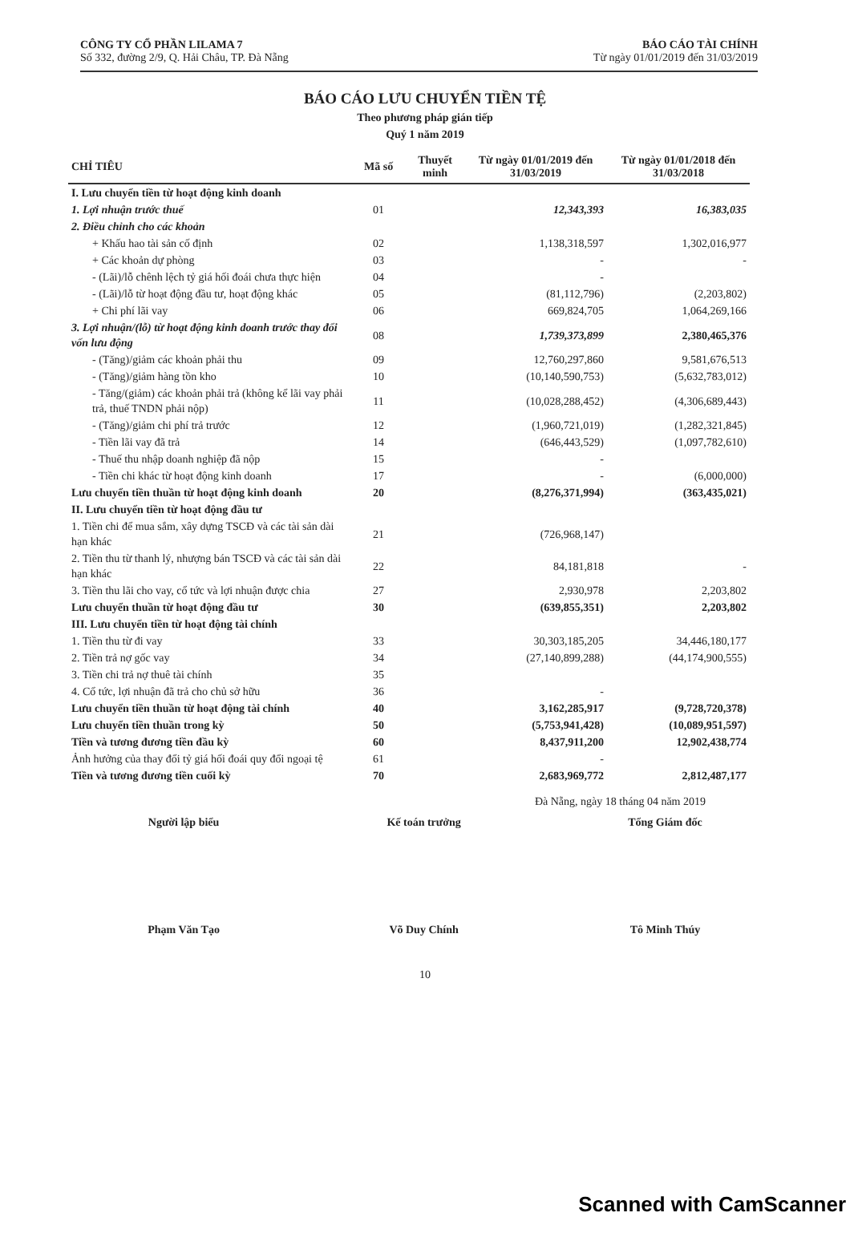CÔNG TY CỔ PHẦN LILAMA 7
Số 332, đường 2/9, Q. Hải Châu, TP. Đà Nẵng
BÁO CÁO TÀI CHÍNH
Từ ngày 01/01/2019 đến 31/03/2019
BÁO CÁO LƯU CHUYỂN TIỀN TỆ
Theo phương pháp gián tiếp
Quý 1 năm 2019
| CHỈ TIÊU | Mã số | Thuyết minh | Từ ngày 01/01/2019 đến 31/03/2019 | Từ ngày 01/01/2018 đến 31/03/2018 |
| --- | --- | --- | --- | --- |
| I. Lưu chuyển tiền từ hoạt động kinh doanh | | | | |
| 1. Lợi nhuận trước thuế | 01 | | 12,343,393 | 16,383,035 |
| 2. Điều chỉnh cho các khoản | | | | |
| + Khấu hao tài sản cố định | 02 | | 1,138,318,597 | 1,302,016,977 |
| + Các khoản dự phòng | 03 | | - | - |
| - (Lãi)/lỗ chênh lệch tỷ giá hối đoái chưa thực hiện | 04 | | - | |
| - (Lãi)/lỗ từ hoạt động đầu tư, hoạt động khác | 05 | | (81,112,796) | (2,203,802) |
| + Chi phí lãi vay | 06 | | 669,824,705 | 1,064,269,166 |
| 3. Lợi nhuận/(lỗ) từ hoạt động kinh doanh trước thay đổi vốn lưu động | 08 | | 1,739,373,899 | 2,380,465,376 |
| - (Tăng)/giảm các khoản phải thu | 09 | | 12,760,297,860 | 9,581,676,513 |
| - (Tăng)/giảm hàng tồn kho | 10 | | (10,140,590,753) | (5,632,783,012) |
| - Tăng/(giảm) các khoản phải trả (không kể lãi vay phải trả, thuế TNDN phải nộp) | 11 | | (10,028,288,452) | (4,306,689,443) |
| - (Tăng)/giảm chi phí trả trước | 12 | | (1,960,721,019) | (1,282,321,845) |
| - Tiền lãi vay đã trả | 14 | | (646,443,529) | (1,097,782,610) |
| - Thuế thu nhập doanh nghiệp đã nộp | 15 | | - | |
| - Tiền chi khác từ hoạt động kinh doanh | 17 | | - | (6,000,000) |
| Lưu chuyển tiền thuần từ hoạt động kinh doanh | 20 | | (8,276,371,994) | (363,435,021) |
| II. Lưu chuyển tiền từ hoạt động đầu tư | | | | |
| 1. Tiền chi để mua sắm, xây dựng TSCĐ và các tài sản dài hạn khác | 21 | | (726,968,147) | |
| 2. Tiền thu từ thanh lý, nhượng bán TSCĐ và các tài sản dài hạn khác | 22 | | 84,181,818 | - |
| 3. Tiền thu lãi cho vay, cổ tức và lợi nhuận được chia | 27 | | 2,930,978 | 2,203,802 |
| Lưu chuyển thuần từ hoạt động đầu tư | 30 | | (639,855,351) | 2,203,802 |
| III. Lưu chuyển tiền từ hoạt động tài chính | | | | |
| 1. Tiền thu từ đi vay | 33 | | 30,303,185,205 | 34,446,180,177 |
| 2. Tiền trả nợ gốc vay | 34 | | (27,140,899,288) | (44,174,900,555) |
| 3. Tiền chi trả nợ thuê tài chính | 35 | | | |
| 4. Cổ tức, lợi nhuận đã trả cho chủ sở hữu | 36 | | - | |
| Lưu chuyển tiền thuần từ hoạt động tài chính | 40 | | 3,162,285,917 | (9,728,720,378) |
| Lưu chuyển tiền thuần trong kỳ | 50 | | (5,753,941,428) | (10,089,951,597) |
| Tiền và tương đương tiền đầu kỳ | 60 | | 8,437,911,200 | 12,902,438,774 |
| Ảnh hưởng của thay đổi tỷ giá hối đoái quy đổi ngoại tệ | 61 | | - | |
| Tiền và tương đương tiền cuối kỳ | 70 | | 2,683,969,772 | 2,812,487,177 |
Đà Nẵng, ngày 18 tháng 04 năm 2019
Người lập biểu
Phạm Văn Tạo
Kế toán trưởng
Võ Duy Chính
Tổng Giám đốc
Tô Minh Thúy
10
Scanned with CamScanner